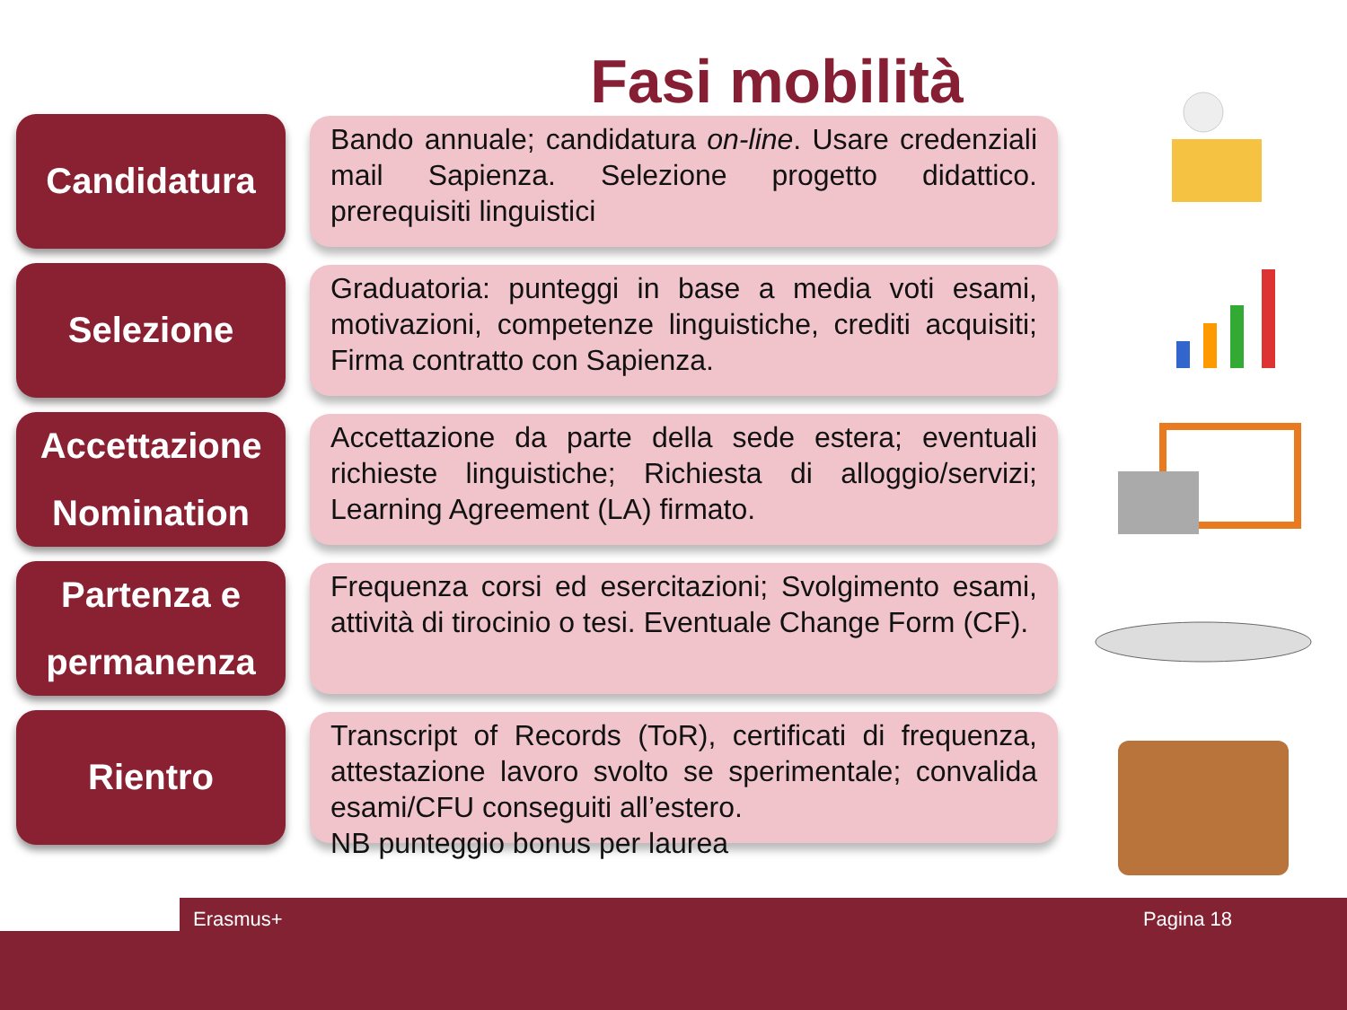Fasi mobilità
Candidatura
Bando annuale; candidatura on-line. Usare credenziali mail Sapienza. Selezione progetto didattico. prerequisiti linguistici
Selezione
Graduatoria: punteggi in base a media voti esami, motivazioni, competenze linguistiche, crediti acquisiti; Firma contratto con Sapienza.
Accettazione
Nomination
Accettazione da parte della sede estera; eventuali richieste linguistiche; Richiesta di alloggio/servizi; Learning Agreement (LA) firmato.
Partenza e
permanenza
Frequenza corsi ed esercitazioni; Svolgimento esami, attività di tirocinio o tesi. Eventuale Change Form (CF).
Rientro
Transcript of Records (ToR), certificati di frequenza, attestazione lavoro svolto se sperimentale; convalida esami/CFU conseguiti all’estero.
NB punteggio bonus per laurea
Erasmus+ Pagina 18